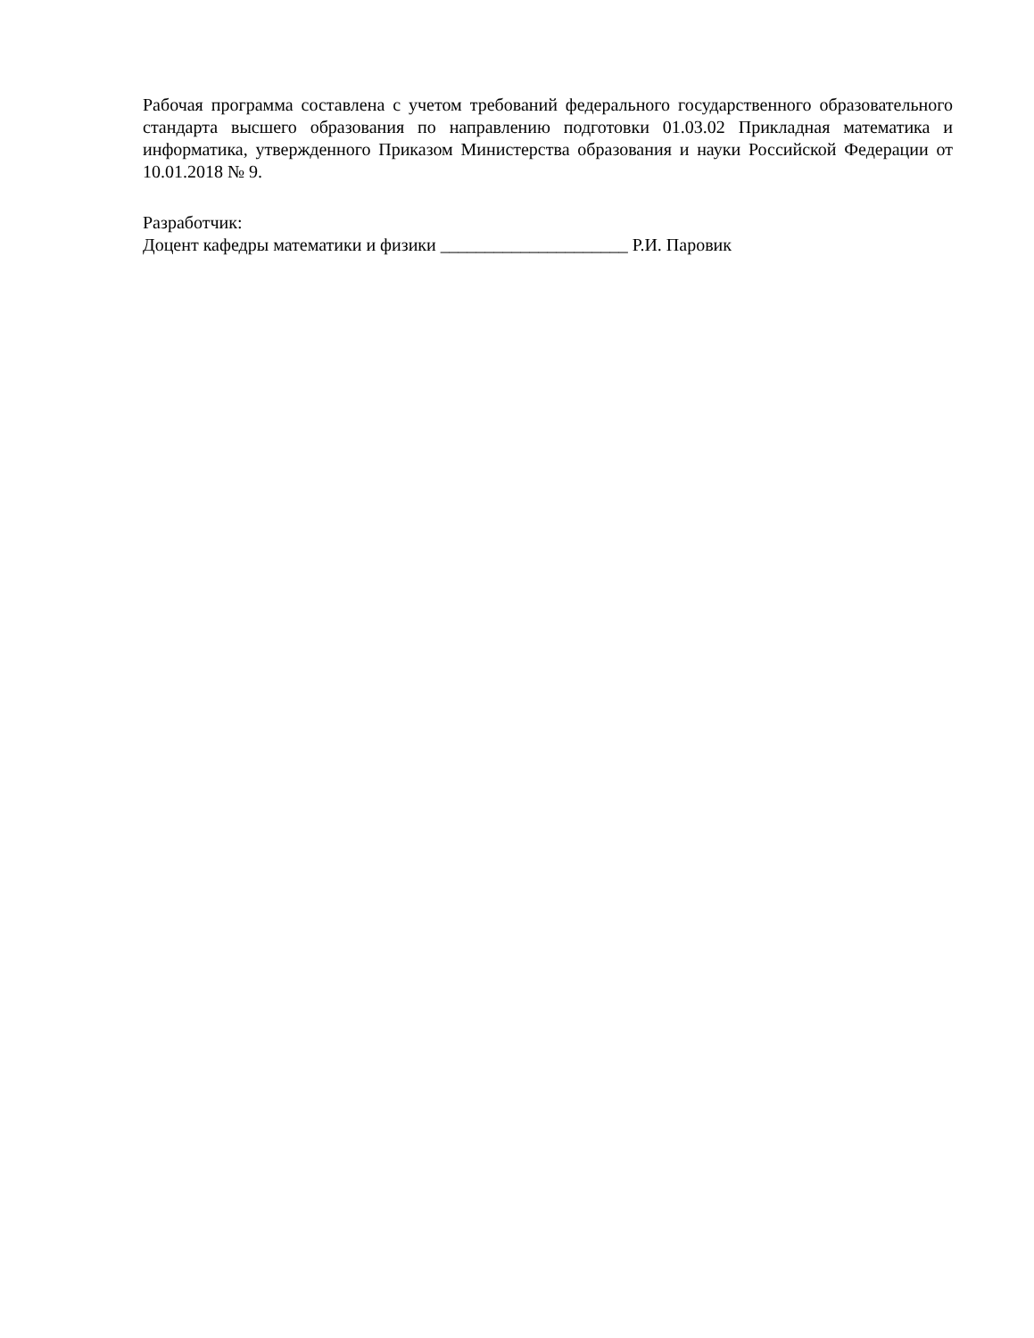Рабочая программа составлена с учетом требований федерального государственного образовательного стандарта высшего образования по направлению подготовки 01.03.02 Прикладная математика и информатика, утвержденного Приказом Министерства образования и науки Российской Федерации от 10.01.2018 № 9.
Разработчик:
Доцент кафедры математики и физики _____________________ Р.И. Паровик